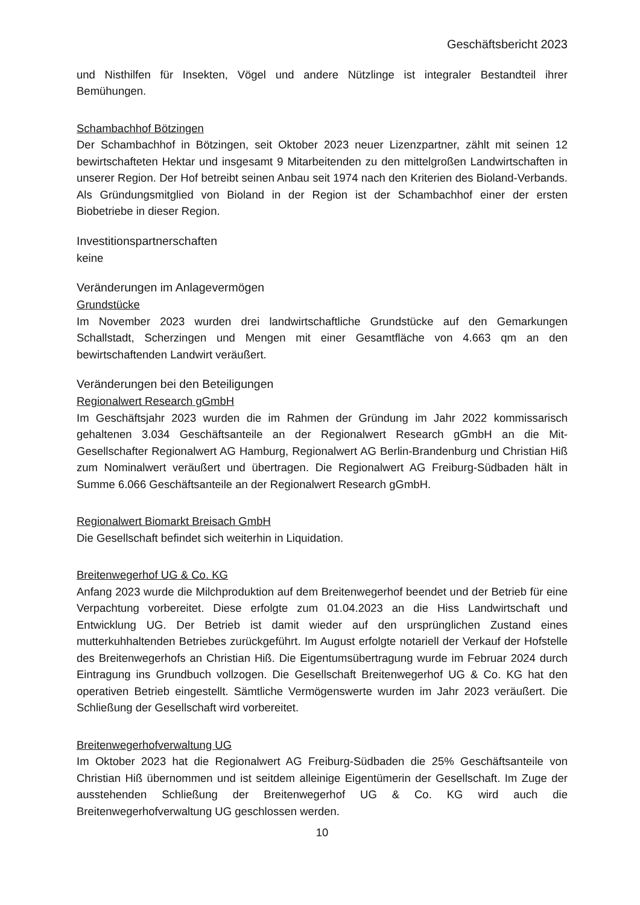Geschäftsbericht 2023
und Nisthilfen für Insekten, Vögel und andere Nützlinge ist integraler Bestandteil ihrer Bemühungen.
Schambachhof Bötzingen
Der Schambachhof in Bötzingen, seit Oktober 2023 neuer Lizenzpartner, zählt mit seinen 12 bewirtschafteten Hektar und insgesamt 9 Mitarbeitenden zu den mittelgroßen Landwirtschaften in unserer Region. Der Hof betreibt seinen Anbau seit 1974 nach den Kriterien des Bioland-Verbands. Als Gründungsmitglied von Bioland in der Region ist der Schambachhof einer der ersten Biobetriebe in dieser Region.
Investitionspartnerschaften
keine
Veränderungen im Anlagevermögen
Grundstücke
Im November 2023 wurden drei landwirtschaftliche Grundstücke auf den Gemarkungen Schallstadt, Scherzingen und Mengen mit einer Gesamtfläche von 4.663 qm an den bewirtschaftenden Landwirt veräußert.
Veränderungen bei den Beteiligungen
Regionalwert Research gGmbH
Im Geschäftsjahr 2023 wurden die im Rahmen der Gründung im Jahr 2022 kommissarisch gehaltenen 3.034 Geschäftsanteile an der Regionalwert Research gGmbH an die Mit-Gesellschafter Regionalwert AG Hamburg, Regionalwert AG Berlin-Brandenburg und Christian Hiß zum Nominalwert veräußert und übertragen. Die Regionalwert AG Freiburg-Südbaden hält in Summe 6.066 Geschäftsanteile an der Regionalwert Research gGmbH.
Regionalwert Biomarkt Breisach GmbH
Die Gesellschaft befindet sich weiterhin in Liquidation.
Breitenwegerhof UG & Co. KG
Anfang 2023 wurde die Milchproduktion auf dem Breitenwegerhof beendet und der Betrieb für eine Verpachtung vorbereitet. Diese erfolgte zum 01.04.2023 an die Hiss Landwirtschaft und Entwicklung UG. Der Betrieb ist damit wieder auf den ursprünglichen Zustand eines mutterkuhhaltenden Betriebes zurückgeführt. Im August erfolgte notariell der Verkauf der Hofstelle des Breitenwegerhofs an Christian Hiß. Die Eigentumsübertragung wurde im Februar 2024 durch Eintragung ins Grundbuch vollzogen. Die Gesellschaft Breitenwegerhof UG & Co. KG hat den operativen Betrieb eingestellt. Sämtliche Vermögenswerte wurden im Jahr 2023 veräußert. Die Schließung der Gesellschaft wird vorbereitet.
Breitenwegerhofverwaltung UG
Im Oktober 2023 hat die Regionalwert AG Freiburg-Südbaden die 25% Geschäftsanteile von Christian Hiß übernommen und ist seitdem alleinige Eigentümerin der Gesellschaft. Im Zuge der ausstehenden Schließung der Breitenwegerhof UG & Co. KG wird auch die Breitenwegerhofverwaltung UG geschlossen werden.
10